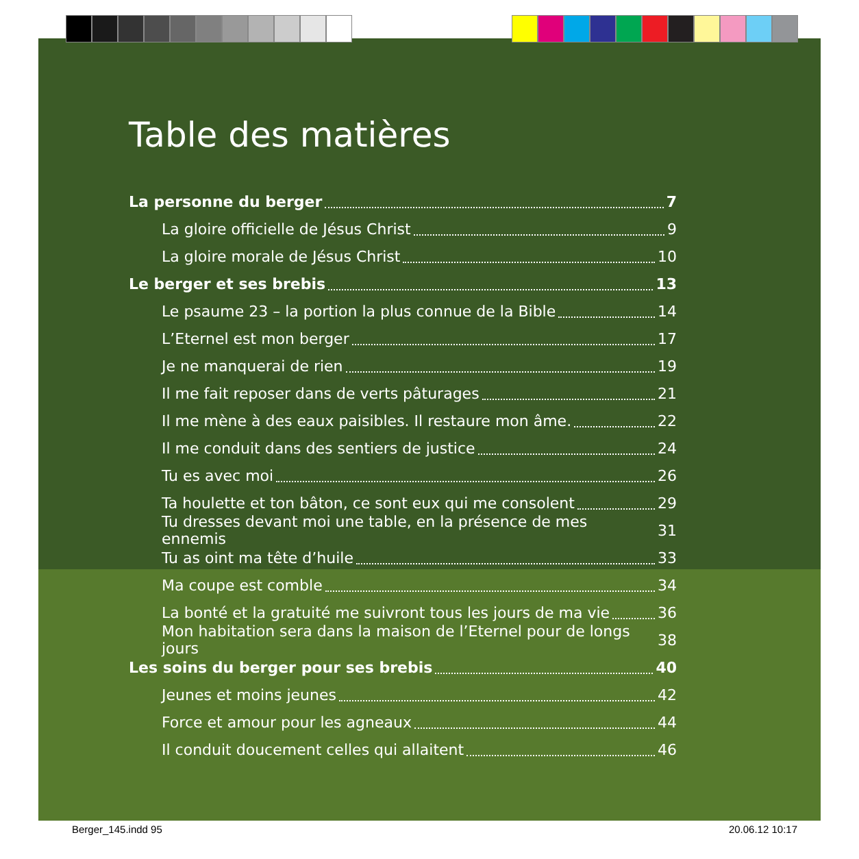Table des matières
La personne du berger 7
La gloire officielle de Jésus Christ 9
La gloire morale de Jésus Christ 10
Le berger et ses brebis 13
Le psaume 23 – la portion la plus connue de la Bible 14
L’Eternel est mon berger 17
Je ne manquerai de rien 19
Il me fait reposer dans de verts pâturages 21
Il me mène à des eaux paisibles. Il restaure mon âme. 22
Il me conduit dans des sentiers de justice 24
Tu es avec moi 26
Ta houlette et ton bâton, ce sont eux qui me consolent 29
Tu dresses devant moi une table, en la présence de mes ennemis 31
Tu as oint ma tête d’huile 33
Ma coupe est comble 34
La bonté et la gratuité me suivront tous les jours de ma vie 36
Mon habitation sera dans la maison de l’Eternel pour de longs jours 38
Les soins du berger pour ses brebis 40
Jeunes et moins jeunes 42
Force et amour pour les agneaux 44
Il conduit doucement celles qui allaitent 46
Berger_145.indd 95 20.06.12 10:17